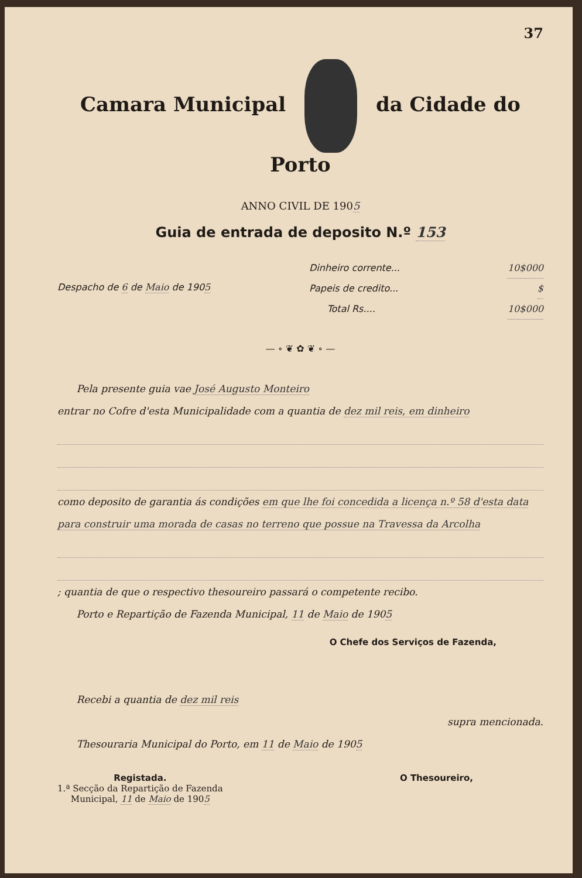37
Camara Municipal da Cidade do Porto
ANNO CIVIL DE 1905
Guia de entrada de deposito N.º 153
Despacho de 6 de Maio de 1905
Dinheiro corrente... 10$000
Papeis de credito... $
Total Rs.... 10$000
— ∘ ❦ ✿ ❦ ∘ —
Pela presente guia vae José Augusto Monteiro
entrar no Cofre d'esta Municipalidade com a quantia de dez mil reis, em dinheiro
como deposito de garantia ás condições em que lhe foi concedida a licença n.º 58 d'esta data para construir uma morada de casas no terreno que possue na Travessa da Arcolha
; quantia de que o respectivo thesoureiro passará o competente recibo.
Porto e Repartição de Fazenda Municipal, 11 de Maio de 1905
O Chefe dos Serviços de Fazenda,
Recebi a quantia de dez mil reis
supra mencionada.
Thesouraria Municipal do Porto, em 11 de Maio de 1905
Registada.
1.ª Secção da Repartição de Fazenda
Municipal, 11 de Maio de 1905
O Thesoureiro,